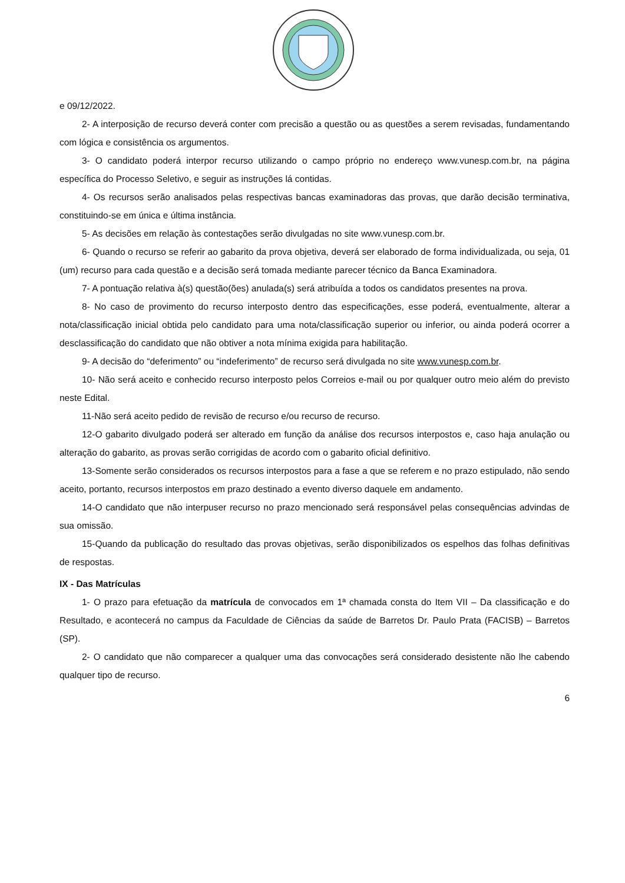e 09/12/2022.
2- A interposição de recurso deverá conter com precisão a questão ou as questões a serem revisadas, fundamentando com lógica e consistência os argumentos.
3- O candidato poderá interpor recurso utilizando o campo próprio no endereço www.vunesp.com.br, na página específica do Processo Seletivo, e seguir as instruções lá contidas.
4- Os recursos serão analisados pelas respectivas bancas examinadoras das provas, que darão decisão terminativa, constituindo-se em única e última instância.
5- As decisões em relação às contestações serão divulgadas no site www.vunesp.com.br.
6- Quando o recurso se referir ao gabarito da prova objetiva, deverá ser elaborado de forma individualizada, ou seja, 01 (um) recurso para cada questão e a decisão será tomada mediante parecer técnico da Banca Examinadora.
7- A pontuação relativa à(s) questão(ões) anulada(s) será atribuída a todos os candidatos presentes na prova.
8- No caso de provimento do recurso interposto dentro das especificações, esse poderá, eventualmente, alterar a nota/classificação inicial obtida pelo candidato para uma nota/classificação superior ou inferior, ou ainda poderá ocorrer a desclassificação do candidato que não obtiver a nota mínima exigida para habilitação.
9- A decisão do “deferimento” ou “indeferimento” de recurso será divulgada no site www.vunesp.com.br.
10- Não será aceito e conhecido recurso interposto pelos Correios e-mail ou por qualquer outro meio além do previsto neste Edital.
11-Não será aceito pedido de revisão de recurso e/ou recurso de recurso.
12-O gabarito divulgado poderá ser alterado em função da análise dos recursos interpostos e, caso haja anulação ou alteração do gabarito, as provas serão corrigidas de acordo com o gabarito oficial definitivo.
13-Somente serão considerados os recursos interpostos para a fase a que se referem e no prazo estipulado, não sendo aceito, portanto, recursos interpostos em prazo destinado a evento diverso daquele em andamento.
14-O candidato que não interpuser recurso no prazo mencionado será responsável pelas consequências advindas de sua omissão.
15-Quando da publicação do resultado das provas objetivas, serão disponibilizados os espelhos das folhas definitivas de respostas.
IX - Das Matrículas
1- O prazo para efetuação da matrícula de convocados em 1ª chamada consta do Item VII – Da classificação e do Resultado, e acontecerá no campus da Faculdade de Ciências da saúde de Barretos Dr. Paulo Prata (FACISB) – Barretos (SP).
2- O candidato que não comparecer a qualquer uma das convocações será considerado desistente não lhe cabendo qualquer tipo de recurso.
6